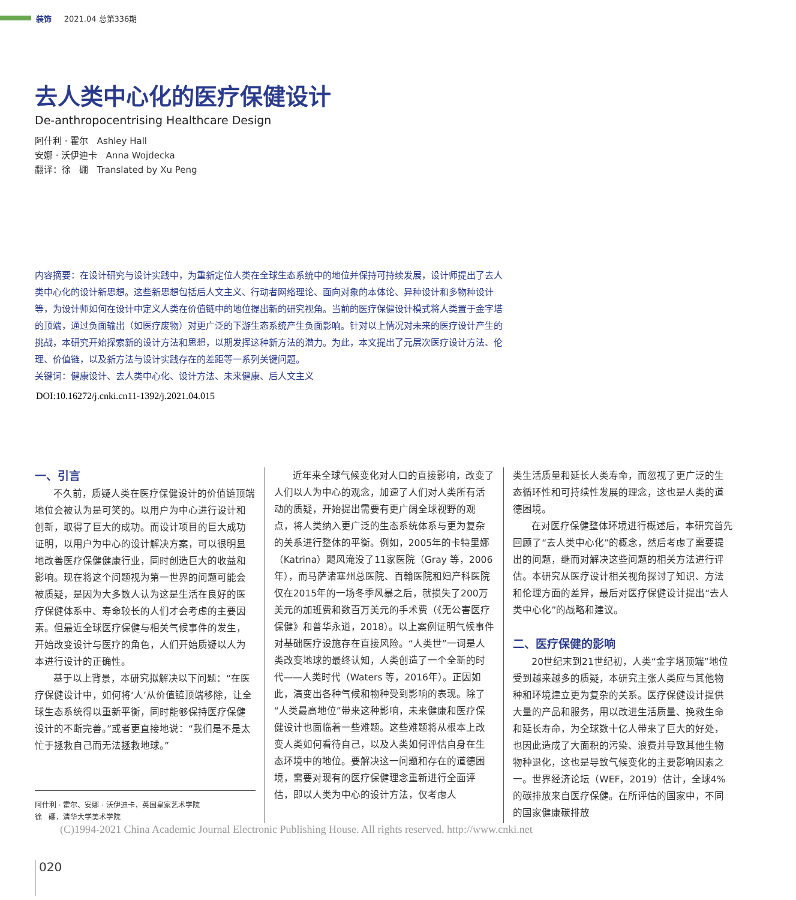装饰 2021.04 总第336期
去人类中心化的医疗保健设计
De-anthropocentrising Healthcare Design
阿什利 · 霍尔 Ashley Hall
安娜 · 沃伊迪卡 Anna Wojdecka
翻译：徐 硼 Translated by Xu Peng
内容摘要：在设计研究与设计实践中，为重新定位人类在全球生态系统中的地位并保持可持续发展，设计师提出了去人类中心化的设计新思想。这些新思想包括后人文主义、行动者网络理论、面向对象的本体论、异种设计和多物种设计等，为设计师如何在设计中定义人类在价值链中的地位提出新的研究视角。当前的医疗保健设计模式将人类置于金字塔的顶端，通过负面输出（如医疗废物）对更广泛的下游生态系统产生负面影响。针对以上情况对未来的医疗设计产生的挑战，本研究开始探索新的设计方法和思想，以期发挥这种新方法的潜力。为此，本文提出了元层次医疗设计方法、伦理、价值链，以及新方法与设计实践存在的差距等一系列关键问题。
关键词：健康设计、去人类中心化、设计方法、未来健康、后人文主义
DOI:10.16272/j.cnki.cn11-1392/j.2021.04.015
一、引言
不久前，质疑人类在医疗保健设计的价值链顶端地位会被认为是可笑的。以用户为中心进行设计和创新，取得了巨大的成功。而设计项目的巨大成功证明，以用户为中心的设计解决方案，可以很明显地改善医疗保健健康行业，同时创造巨大的收益和影响。现在将这个问题视为第一世界的问题可能会被质疑，是因为大多数人认为这是生活在良好的医疗保健体系中、寿命较长的人们才会考虑的主要因素。但最近全球医疗保健与相关气候事件的发生，开始改变设计与医疗的角色，人们开始质疑以人为本进行设计的正确性。
基于以上背景，本研究拟解决以下问题：“在医疗保健设计中，如何将‘人’从价值链顶端移除，让全球生态系统得以重新平衡，同时能够保持医疗保健设计的不断完善。”或者更直接地说：“我们是不是太忙于拯救自己而无法拯救地球。”
阿什利 · 霍尔、安娜 · 沃伊迪卡，英国皇家艺术学院
徐 硼，清华大学美术学院
近年来全球气候变化对人口的直接影响，改变了人们以人为中心的观念，加速了人们对人类所有活动的质疑，开始提出需要有更广阔全球视野的观点，将人类纳入更广泛的生态系统体系与更为复杂的关系进行整体的平衡。例如，2005年的卡特里娜（Katrina）飓风淹没了11家医院（Gray 等，2006年），而马萨诸塞州总医院、百翰医院和妇产科医院仅在2015年的一场冬季风暴之后，就损失了200万美元的加班费和数百万美元的手术费（《无公害医疗保健》和普华永道，2018）。以上案例证明气候事件对基础医疗设施存在直接风险。“人类世”一词是人类改变地球的最终认知，人类创造了一个全新的时代——人类时代（Waters 等，2016年）。正因如此，演变出各种气候和物种受到影响的表现。除了“人类最高地位”带来这种影响，未来健康和医疗保健设计也面临着一些难题。这些难题将从根本上改变人类如何看待自己，以及人类如何评估自身在生态环境中的地位。要解决这一问题和存在的道德困境，需要对现有的医疗保健理念重新进行全面评估，即以人类为中心的设计方法，仅考虑人
类生活质量和延长人类寿命，而忽视了更广泛的生态循环性和可持续性发展的理念，这也是人类的道德困境。
在对医疗保健整体环境进行概述后，本研究首先回顾了“去人类中心化”的概念，然后考虑了需要提出的问题，继而对解决这些问题的相关方法进行评估。本研究从医疗设计相关视角探讨了知识、方法和伦理方面的差异，最后对医疗保健设计提出“去人类中心化”的战略和建议。
二、医疗保健的影响
20世纪末到21世纪初，人类“金字塔顶端”地位受到越来越多的质疑，本研究主张人类应与其他物种和环境建立更为复杂的关系。医疗保健设计提供大量的产品和服务，用以改进生活质量、挽救生命和延长寿命，为全球数十亿人带来了巨大的好处，也因此造成了大面积的污染、浪费并导致其他生物物种退化，这也是导致气候变化的主要影响因素之一。世界经济论坛（WEF，2019）估计，全球4%的碳排放来自医疗保健。在所评估的国家中，不同的国家健康碳排放
(C)1994-2021 China Academic Journal Electronic Publishing House. All rights reserved. http://www.cnki.net
020